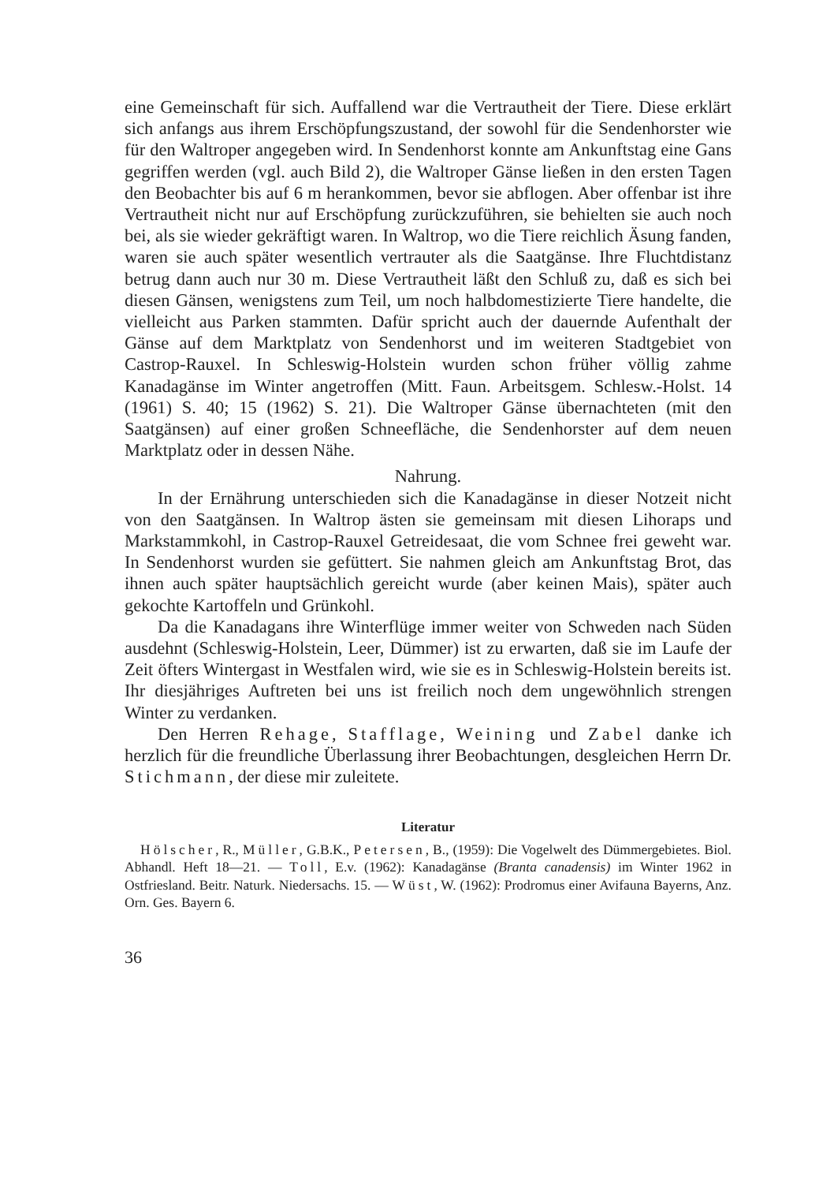eine Gemeinschaft für sich. Auffallend war die Vertrautheit der Tiere. Diese erklärt sich anfangs aus ihrem Erschöpfungszustand, der sowohl für die Sendenhorster wie für den Waltroper angegeben wird. In Sendenhorst konnte am Ankunftstag eine Gans gegriffen werden (vgl. auch Bild 2), die Waltroper Gänse ließen in den ersten Tagen den Beobachter bis auf 6 m herankommen, bevor sie abflogen. Aber offenbar ist ihre Vertrautheit nicht nur auf Erschöpfung zurückzuführen, sie behielten sie auch noch bei, als sie wieder gekräftigt waren. In Waltrop, wo die Tiere reichlich Äsung fanden, waren sie auch später wesentlich vertrauter als die Saatgänse. Ihre Fluchtdistanz betrug dann auch nur 30 m. Diese Vertrautheit läßt den Schluß zu, daß es sich bei diesen Gänsen, wenigstens zum Teil, um noch halbdomestizierte Tiere handelte, die vielleicht aus Parken stammten. Dafür spricht auch der dauernde Aufenthalt der Gänse auf dem Marktplatz von Sendenhorst und im weiteren Stadtgebiet von Castrop-Rauxel. In Schleswig-Holstein wurden schon früher völlig zahme Kanadagänse im Winter angetroffen (Mitt. Faun. Arbeitsgem. Schlesw.-Holst. 14 (1961) S. 40; 15 (1962) S. 21). Die Waltroper Gänse übernachteten (mit den Saatgänsen) auf einer großen Schneefläche, die Sendenhorster auf dem neuen Marktplatz oder in dessen Nähe.
Nahrung.
In der Ernährung unterschieden sich die Kanadagänse in dieser Notzeit nicht von den Saatgänsen. In Waltrop ästen sie gemeinsam mit diesen Lihoraps und Markstammkohl, in Castrop-Rauxel Getreidesaat, die vom Schnee frei geweht war. In Sendenhorst wurden sie gefüttert. Sie nahmen gleich am Ankunftstag Brot, das ihnen auch später hauptsächlich gereicht wurde (aber keinen Mais), später auch gekochte Kartoffeln und Grünkohl.
Da die Kanadagans ihre Winterflüge immer weiter von Schweden nach Süden ausdehnt (Schleswig-Holstein, Leer, Dümmer) ist zu erwarten, daß sie im Laufe der Zeit öfters Wintergast in Westfalen wird, wie sie es in Schleswig-Holstein bereits ist. Ihr diesjähriges Auftreten bei uns ist freilich noch dem ungewöhnlich strengen Winter zu verdanken.
Den Herren Rehage, Stafflage, Weining und Zabel danke ich herzlich für die freundliche Überlassung ihrer Beobachtungen, desgleichen Herrn Dr. Stichmann, der diese mir zuleitete.
Literatur
Hölscher, R., Müller, G.B.K., Petersen, B., (1959): Die Vogelwelt des Dümmergebietes. Biol. Abhandl. Heft 18—21. — Toll, E.v. (1962): Kanadagänse (Branta canadensis) im Winter 1962 in Ostfriesland. Beitr. Naturk. Niedersachs. 15. — Wüst, W. (1962): Prodromus einer Avifauna Bayerns, Anz. Orn. Ges. Bayern 6.
36